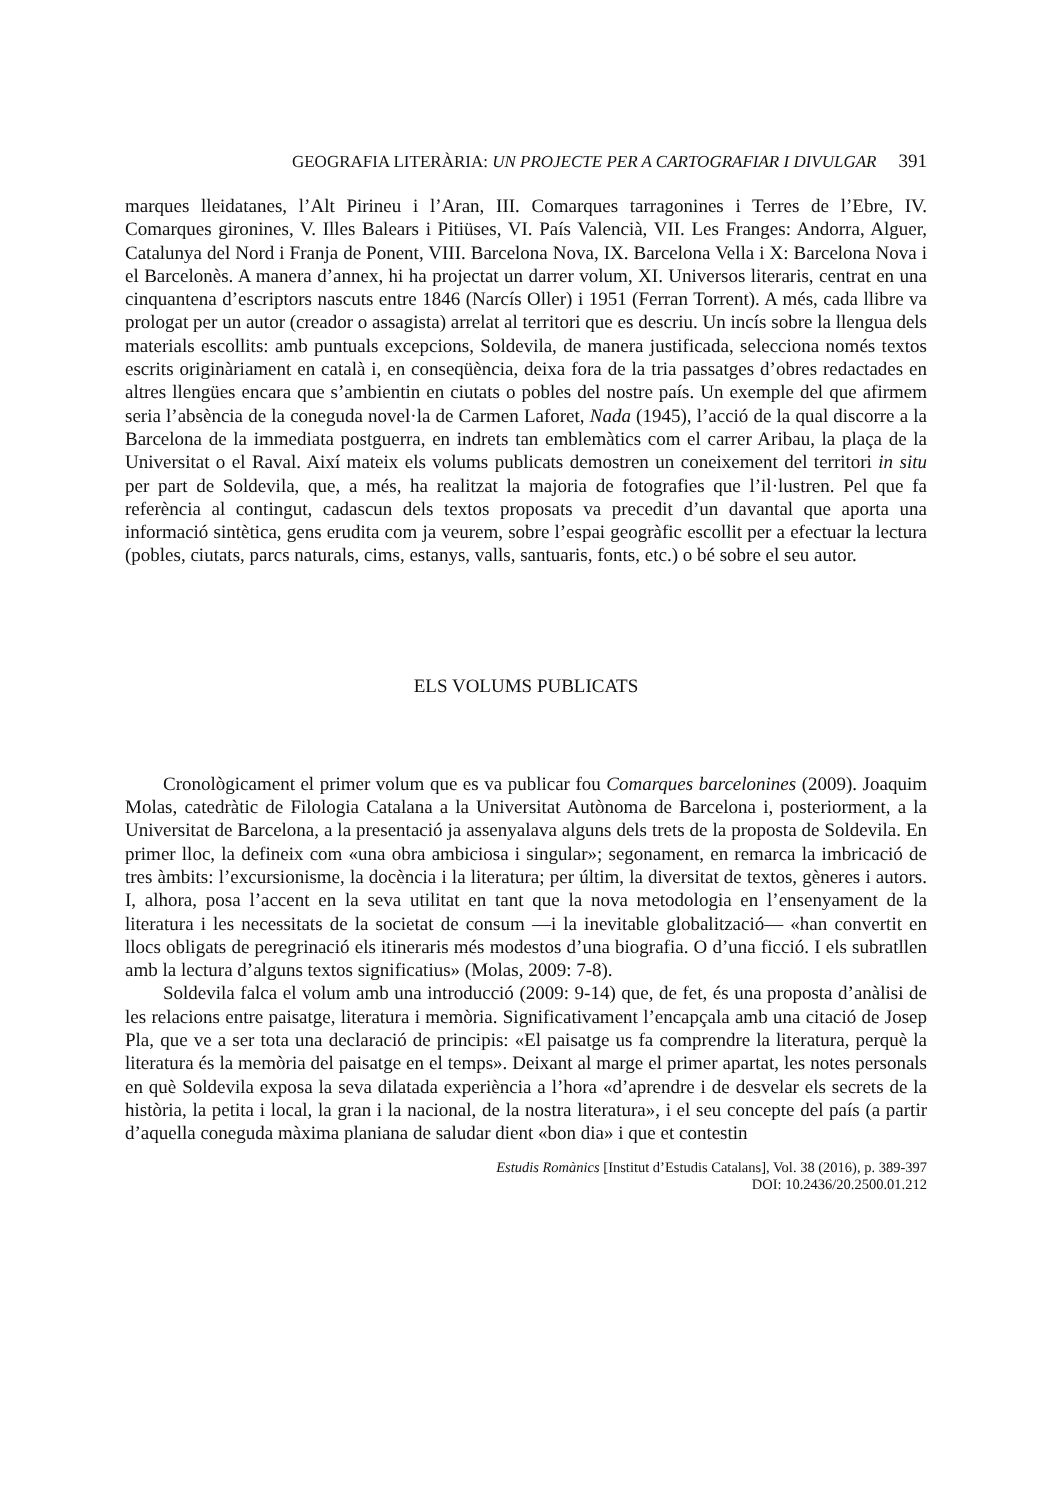GEOGRAFIA LITERÀRIA: UN PROJECTE PER A CARTOGRAFIAR I DIVULGAR 391
marques lleidatanes, l’Alt Pirineu i l’Aran, III. Comarques tarragonines i Terres de l’Ebre, IV. Comarques gironines, V. Illes Balears i Pitiüses, VI. País Valencià, VII. Les Franges: Andorra, Alguer, Catalunya del Nord i Franja de Ponent, VIII. Barcelona Nova, IX. Barcelona Vella i X: Barcelona Nova i el Barcelonès. A manera d’annex, hi ha projectat un darrer volum, XI. Universos literaris, centrat en una cinquantena d’escriptors nascuts entre 1846 (Narcís Oller) i 1951 (Ferran Torrent). A més, cada llibre va prologat per un autor (creador o assagista) arrelat al territori que es descriu. Un incís sobre la llengua dels materials escollits: amb puntuals excepcions, Soldevila, de manera justificada, selecciona només textos escrits originàriament en català i, en conseqüència, deixa fora de la tria passatges d’obres redactades en altres llengües encara que s’ambientin en ciutats o pobles del nostre país. Un exemple del que afirmem seria l’absència de la coneguda novel·la de Carmen Laforet, Nada (1945), l’acció de la qual discorre a la Barcelona de la immediata postguerra, en indrets tan emblemàtics com el carrer Aribau, la plaça de la Universitat o el Raval. Així mateix els volums publicats demostren un coneixement del territori in situ per part de Soldevila, que, a més, ha realitzat la majoria de fotografies que l’il·lustren. Pel que fa referència al contingut, cadascun dels textos proposats va precedit d’un davantal que aporta una informació sintètica, gens erudita com ja veurem, sobre l’espai geogràfic escollit per a efectuar la lectura (pobles, ciutats, parcs naturals, cims, estanys, valls, santuaris, fonts, etc.) o bé sobre el seu autor.
ELS VOLUMS PUBLICATS
Cronològicament el primer volum que es va publicar fou Comarques barcelonines (2009). Joaquim Molas, catedràtic de Filologia Catalana a la Universitat Autònoma de Barcelona i, posteriorment, a la Universitat de Barcelona, a la presentació ja assenyalava alguns dels trets de la proposta de Soldevila. En primer lloc, la defineix com «una obra ambiciosa i singular»; segonament, en remarca la imbricació de tres àmbits: l’excursionisme, la docència i la literatura; per últim, la diversitat de textos, gèneres i autors. I, alhora, posa l’accent en la seva utilitat en tant que la nova metodologia en l’ensenyament de la literatura i les necessitats de la societat de consum —i la inevitable globalització— «han convertit en llocs obligats de peregrinació els itineraris més modestos d’una biografia. O d’una ficció. I els subratllen amb la lectura d’alguns textos significatius» (Molas, 2009: 7-8).
Soldevila falca el volum amb una introducció (2009: 9-14) que, de fet, és una proposta d’anàlisi de les relacions entre paisatge, literatura i memòria. Significativament l’encapçala amb una citació de Josep Pla, que ve a ser tota una declaració de principis: «El paisatge us fa comprendre la literatura, perquè la literatura és la memòria del paisatge en el temps». Deixant al marge el primer apartat, les notes personals en què Soldevila exposa la seva dilatada experiència a l’hora «d’aprendre i de desvelar els secrets de la història, la petita i local, la gran i la nacional, de la nostra literatura», i el seu concepte del país (a partir d’aquella coneguda màxima planiana de saludar dient «bon dia» i que et contestin
Estudis Romànics [Institut d’Estudis Catalans], Vol. 38 (2016), p. 389-397
DOI: 10.2436/20.2500.01.212